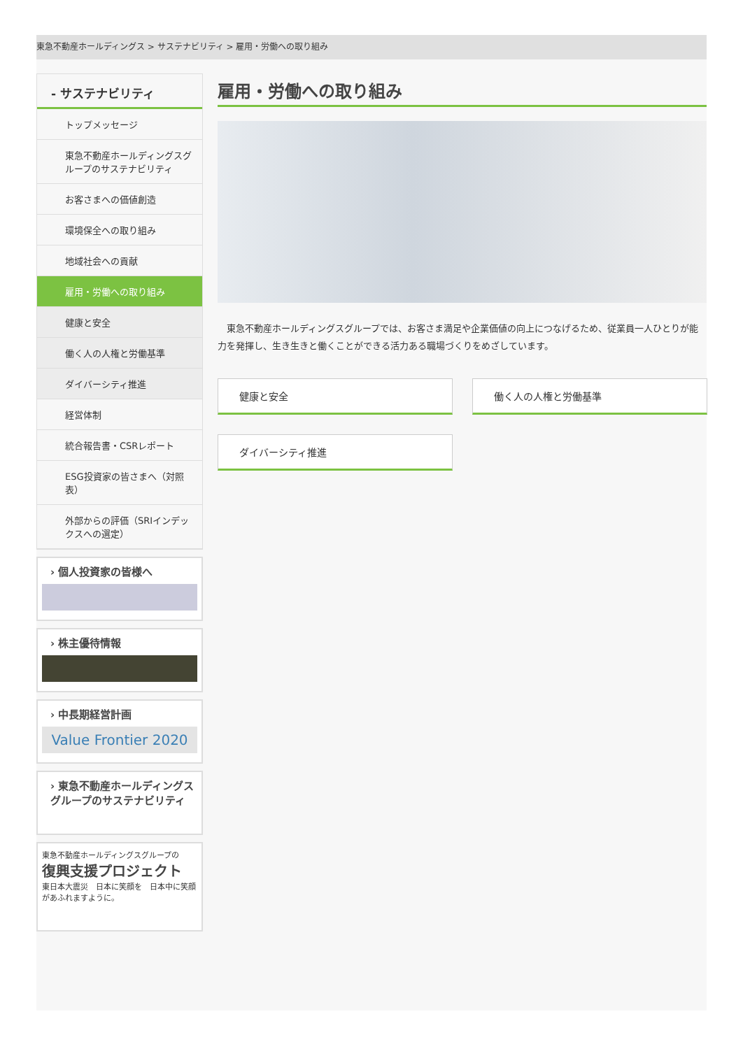東急不動産ホールディングス > サステナビリティ > 雇用・労働への取り組み
- サステナビリティ
トップメッセージ
東急不動産ホールディングスグループのサステナビリティ
お客さまへの価値創造
環境保全への取り組み
地域社会への貢献
雇用・労働への取り組み
健康と安全
働く人の人権と労働基準
ダイバーシティ推進
経営体制
統合報告書・CSRレポート
ESG投資家の皆さまへ（対照表）
外部からの評価（SRIインデックスへの選定）
› 個人投資家の皆様へ
› 株主優待情報
› 中長期経営計画
Value Frontier 2020
› 東急不動産ホールディングスグループのサステナビリティ
東急不動産ホールディングスグループの
復興支援プロジェクト
東日本大震災　日本に笑顔を　日本中に笑顔があふれますように。
雇用・労働への取り組み
東急不動産ホールディングスグループでは、お客さま満足や企業価値の向上につなげるため、従業員一人ひとりが能力を発揮し、生き生きと働くことができる活力ある職場づくりをめざしています。
健康と安全
働く人の人権と労働基準
ダイバーシティ推進